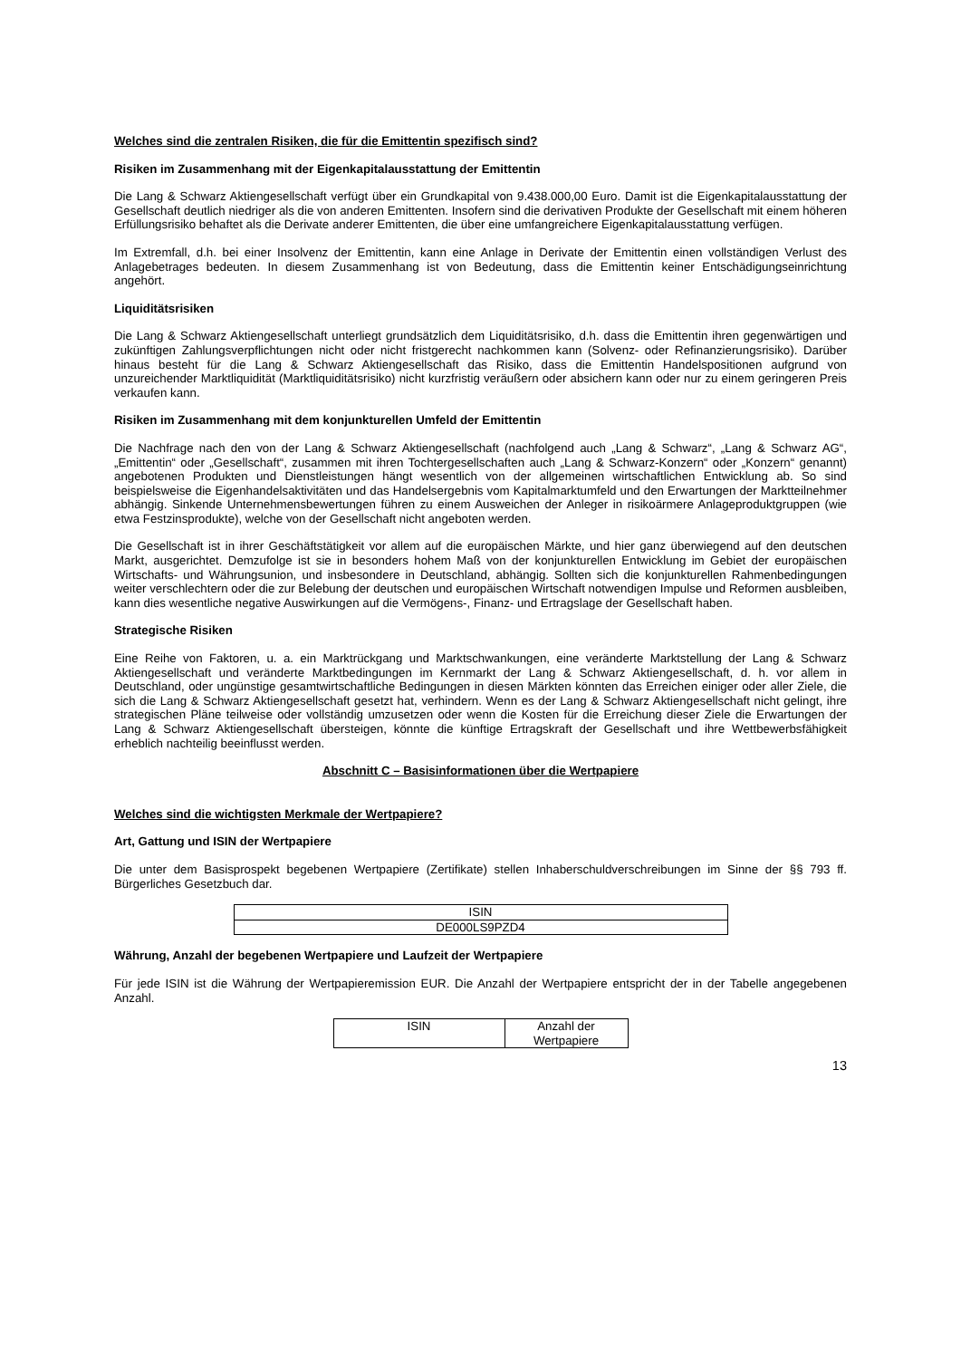Welches sind die zentralen Risiken, die für die Emittentin spezifisch sind?
Risiken im Zusammenhang mit der Eigenkapitalausstattung der Emittentin
Die Lang & Schwarz Aktiengesellschaft verfügt über ein Grundkapital von 9.438.000,00 Euro. Damit ist die Eigen­kapitalausstattung der Gesellschaft deutlich niedriger als die von anderen Emittenten. Insofern sind die derivativen Produkte der Gesellschaft mit einem höheren Erfüllungsrisiko behaftet als die Derivate anderer Emittenten, die über eine umfangreichere Eigenkapitalausstattung verfügen.
Im Extremfall, d.h. bei einer Insolvenz der Emittentin, kann eine Anlage in Derivate der Emittentin einen vollständigen Verlust des Anlagebetrages bedeuten. In diesem Zusammenhang ist von Bedeutung, dass die Emittentin keiner Entschädigungseinrichtung angehört.
Liquiditätsrisiken
Die Lang & Schwarz Aktiengesellschaft unterliegt grundsätzlich dem Liquiditätsrisiko, d.h. dass die Emittentin ihren gegenwärtigen und zukünftigen Zahlungsverpflichtungen nicht oder nicht fristgerecht nachkommen kann (Solvenz- oder Refinanzierungsrisiko). Darüber hinaus besteht für die Lang & Schwarz Aktiengesellschaft das Risiko, dass die Emittentin Handelspositionen aufgrund von unzureichender Marktliquidität (Marktliquiditätsrisiko) nicht kurzfristig veräußern oder absichern kann oder nur zu einem geringeren Preis verkaufen kann.
Risiken im Zusammenhang mit dem konjunkturellen Umfeld der Emittentin
Die Nachfrage nach den von der Lang & Schwarz Aktiengesellschaft (nachfolgend auch „Lang & Schwarz“, „Lang & Schwarz AG“, „Emittentin“ oder „Gesellschaft“, zusammen mit ihren Tochtergesellschaften auch „Lang & Schwarz-Konzern“ oder „Konzern“ genannt) angebotenen Produkten und Dienstleistungen hängt wesentlich von der allgemeinen wirtschaftlichen Entwicklung ab. So sind beispielsweise die Eigenhandelsaktivitäten und das Handelsergebnis vom Kapitalmarktumfeld und den Erwartungen der Marktteilnehmer abhängig. Sinkende Unternehmensbewertungen führen zu einem Ausweichen der Anleger in risikoärmere Anlageproduktgruppen (wie etwa Festzinsprodukte), welche von der Gesellschaft nicht angeboten werden.
Die Gesellschaft ist in ihrer Geschäftstätigkeit vor allem auf die europäischen Märkte, und hier ganz überwiegend auf den deutschen Markt, ausgerichtet. Demzufolge ist sie in besonders hohem Maß von der konjunkturellen Entwicklung im Gebiet der europäischen Wirtschafts- und Währungsunion, und insbesondere in Deutschland, abhängig. Sollten sich die konjunkturellen Rahmenbedingungen weiter verschlechtern oder die zur Belebung der deutschen und europäischen Wirtschaft notwendigen Impulse und Reformen ausbleiben, kann dies wesentliche negative Auswirkungen auf die Vermögens-, Finanz- und Ertragslage der Gesellschaft haben.
Strategische Risiken
Eine Reihe von Faktoren, u. a. ein Marktrückgang und Marktschwankungen, eine veränderte Marktstellung der Lang & Schwarz Aktiengesellschaft und veränderte Marktbedingungen im Kernmarkt der Lang & Schwarz Aktiengesellschaft, d. h. vor allem in Deutschland, oder ungünstige gesamtwirtschaftliche Bedingungen in diesen Märkten könnten das Erreichen einiger oder aller Ziele, die sich die Lang & Schwarz Aktiengesellschaft gesetzt hat, verhindern. Wenn es der Lang & Schwarz Aktiengesellschaft nicht gelingt, ihre strategischen Pläne teilweise oder vollständig umzusetzen oder wenn die Kosten für die Erreichung dieser Ziele die Erwartungen der Lang & Schwarz Aktiengesellschaft übersteigen, könnte die künftige Ertragskraft der Gesellschaft und ihre Wettbewerbsfähigkeit erheblich nachteilig beeinflusst werden.
Abschnitt C – Basisinformationen über die Wertpapiere
Welches sind die wichtigsten Merkmale der Wertpapiere?
Art, Gattung und ISIN der Wertpapiere
Die unter dem Basisprospekt begebenen Wertpapiere (Zertifikate) stellen Inhaberschuldverschreibungen im Sinne der §§ 793 ff. Bürgerliches Gesetzbuch dar.
| ISIN |
| DE000LS9PZD4 |
Währung, Anzahl der begebenen Wertpapiere und Laufzeit der Wertpapiere
Für jede ISIN ist die Währung der Wertpapieremission EUR. Die Anzahl der Wertpapiere entspricht der in der Tabelle angegebenen Anzahl.
| ISIN | Anzahl der Wertpapiere |
13